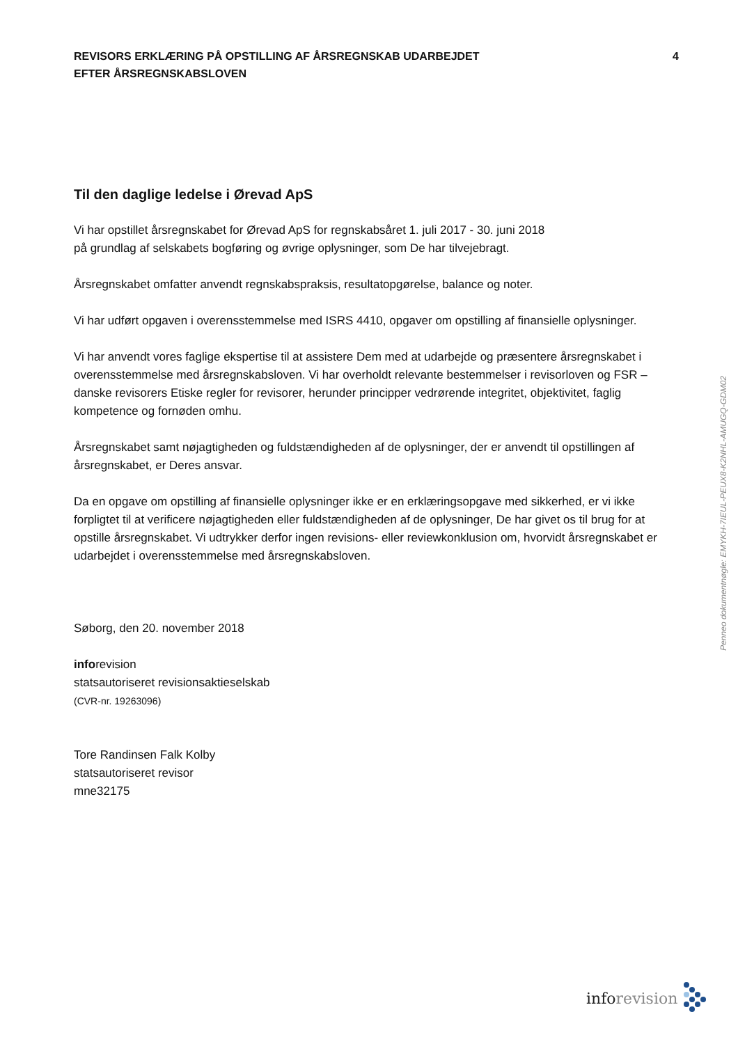REVISORS ERKLÆRING PÅ OPSTILLING AF ÅRSREGNSKAB UDARBEJDET
EFTER ÅRSREGNSKABSLOVEN
4
Til den daglige ledelse i Ørevad ApS
Vi har opstillet årsregnskabet for Ørevad ApS for regnskabsåret 1. juli 2017 - 30. juni 2018
på grundlag af selskabets bogføring og øvrige oplysninger, som De har tilvejebragt.
Årsregnskabet omfatter anvendt regnskabspraksis, resultatopgørelse, balance og noter.
Vi har udført opgaven i overensstemmelse med ISRS 4410, opgaver om opstilling af finansielle oplysninger.
Vi har anvendt vores faglige ekspertise til at assistere Dem med at udarbejde og præsentere årsregnskabet i overensstemmelse med årsregnskabsloven. Vi har overholdt relevante bestemmelser i revisorloven og FSR – danske revisorers Etiske regler for revisorer, herunder principper vedrørende integritet, objektivitet, faglig kompetence og fornøden omhu.
Årsregnskabet samt nøjagtigheden og fuldstændigheden af de oplysninger, der er anvendt til opstillingen af årsregnskabet, er Deres ansvar.
Da en opgave om opstilling af finansielle oplysninger ikke er en erklæringsopgave med sikkerhed, er vi ikke forpligtet til at verificere nøjagtigheden eller fuldstændigheden af de oplysninger, De har givet os til brug for at opstille årsregnskabet. Vi udtrykker derfor ingen revisions- eller reviewkonklusion om, hvorvidt årsregnskabet er udarbejdet i overensstemmelse med årsregnskabsloven.
Søborg, den 20. november 2018
inforevision
statsautoriseret revisionsaktieselskab
(CVR-nr. 19263096)
Tore Randinsen Falk Kolby
statsautoriseret revisor
mne32175
Penneo dokumentnøgle: EMYKH-7IEUL-PEUX8-K2NHL-AMUGQ-GDM02
info revision